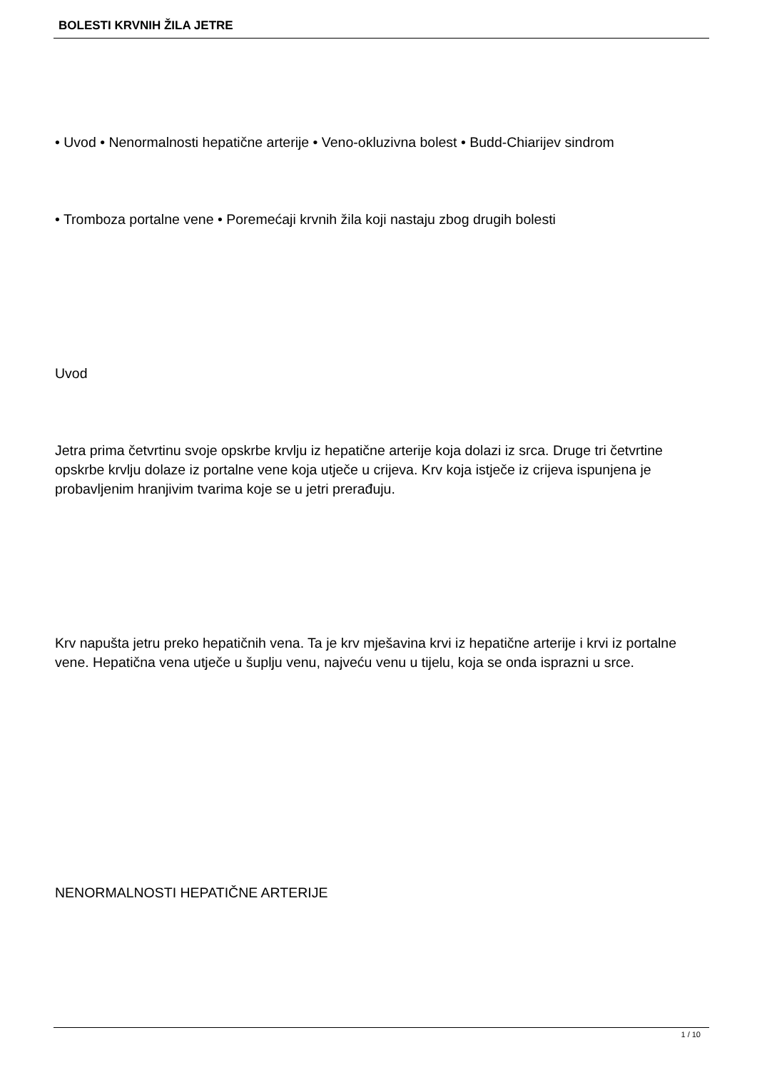BOLESTI KRVNIH ŽILA JETRE
• Uvod • Nenormalnosti hepatične arterije • Veno-okluzivna bolest • Budd-Chiarijev sindrom
• Tromboza portalne vene • Poremećaji krvnih žila koji nastaju zbog drugih bolesti
Uvod
Jetra prima četvrtinu svoje opskrbe krvlju iz hepatične arterije koja dolazi iz srca. Druge tri četvrtine opskrbe krvlju dolaze iz portalne vene koja utječe u crijeva. Krv koja istječe iz crijeva ispunjena je probavljenim hranjivim tvarima koje se u jetri prerađuju.
Krv napušta jetru preko hepatičnih vena. Ta je krv mješavina krvi iz hepatične arterije i krvi iz portalne vene. Hepatična vena utječe u šuplju venu, najveću venu u tijelu, koja se onda isprazni u srce.
NENORMALNOSTI HEPATIČNE ARTERIJE
1 / 10